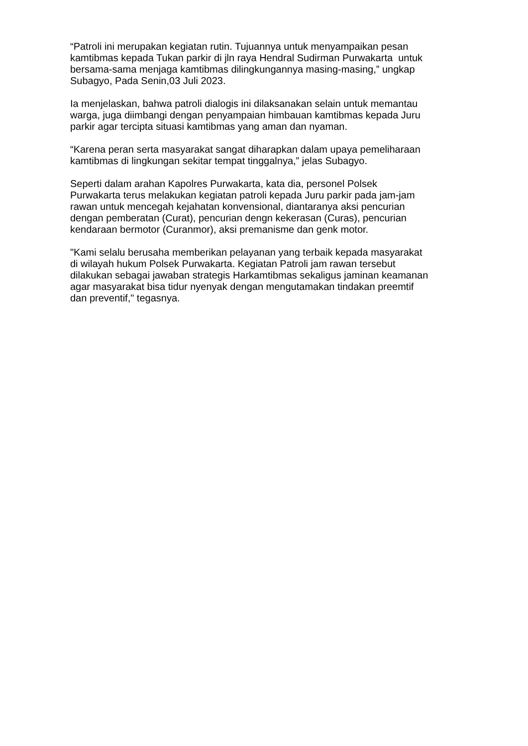“Patroli ini merupakan kegiatan rutin. Tujuannya untuk menyampaikan pesan
kamtibmas kepada Tukan parkir di jln raya Hendral Sudirman Purwakarta untuk
bersama-sama menjaga kamtibmas dilingkungannya masing-masing,” ungkap
Subagyo, Pada Senin,03 Juli 2023.
Ia menjelaskan, bahwa patroli dialogis ini dilaksanakan selain untuk memantau
warga, juga diimbangi dengan penyampaian himbauan kamtibmas kepada Juru
parkir agar tercipta situasi kamtibmas yang aman dan nyaman.
“Karena peran serta masyarakat sangat diharapkan dalam upaya pemeliharaan
kamtibmas di lingkungan sekitar tempat tinggalnya,” jelas Subagyo.
Seperti dalam arahan Kapolres Purwakarta, kata dia, personel Polsek
Purwakarta terus melakukan kegiatan patroli kepada Juru parkir pada jam-jam
rawan untuk mencegah kejahatan konvensional, diantaranya aksi pencurian
dengan pemberatan (Curat), pencurian dengn kekerasan (Curas), pencurian
kendaraan bermotor (Curanmor), aksi premanisme dan genk motor.
"Kami selalu berusaha memberikan pelayanan yang terbaik kepada masyarakat
di wilayah hukum Polsek Purwakarta. Kegiatan Patroli jam rawan tersebut
dilakukan sebagai jawaban strategis Harkamtibmas sekaligus jaminan keamanan
agar masyarakat bisa tidur nyenyak dengan mengutamakan tindakan preemtif
dan preventif," tegasnya.